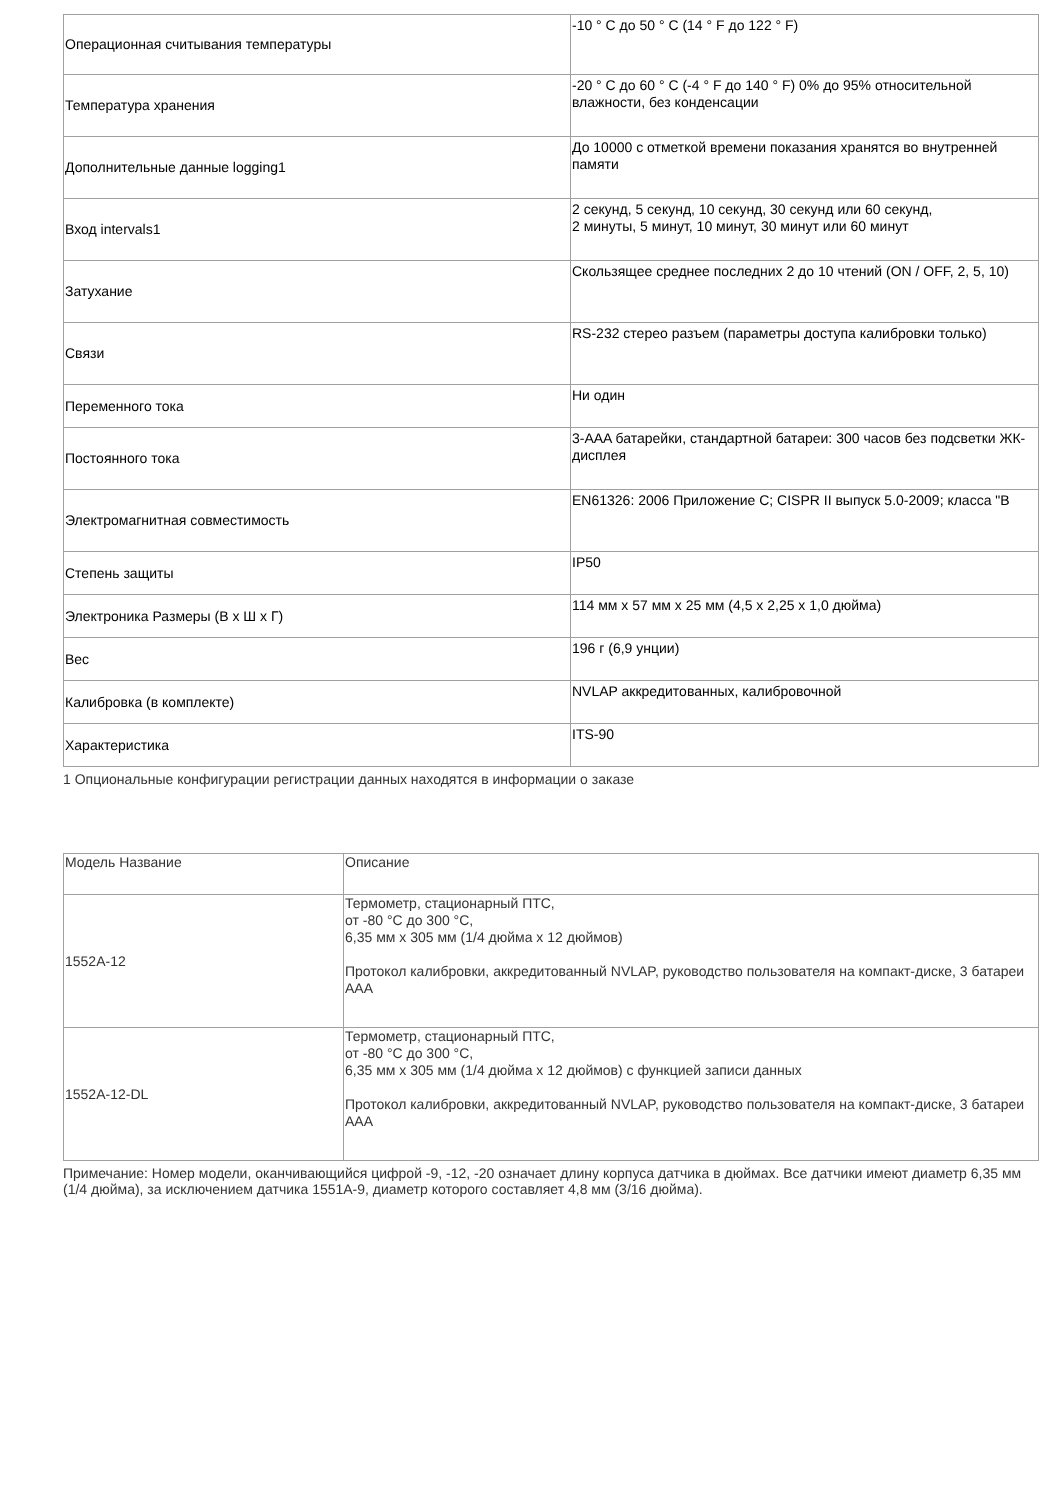| Операционная считывания температуры | -10 ° C до 50 ° C (14 ° F до 122 ° F) |
| Температура хранения | -20 ° C до 60 ° C (-4 ° F до 140 ° F) 0% до 95% относительной влажности, без конденсации |
| Дополнительные данные logging1 | До 10000 с отметкой времени показания хранятся во внутренней памяти |
| Вход intervals1 | 2 секунд, 5 секунд, 10 секунд, 30 секунд или 60 секунд, 2 минуты, 5 минут, 10 минут, 30 минут или 60 минут |
| Затухание | Скользящее среднее последних 2 до 10 чтений (ON / OFF, 2, 5, 10) |
| Связи | RS-232 стерео разъем (параметры доступа калибровки только) |
| Переменного тока | Ни один |
| Постоянного тока | 3-AAA батарейки, стандартной батареи: 300 часов без подсветки ЖК-дисплея |
| Электромагнитная совместимость | EN61326: 2006 Приложение C; CISPR II выпуск 5.0-2009; класса "B |
| Степень защиты | IP50 |
| Электроника Размеры (В x Ш x Г) | 114 мм x 57 мм x 25 мм (4,5 x 2,25 x 1,0 дюйма) |
| Вес | 196 г (6,9 унции) |
| Калибровка (в комплекте) | NVLAP аккредитованных, калибровочной |
| Характеристика | ITS-90 |
1 Опциональные конфигурации регистрации данных находятся в информации о заказе
| Модель Название | Описание |
| 1552A-12 | Термометр, стационарный ПТС, от -80 °C до 300 °C, 6,35 мм x 305 мм (1/4 дюйма x 12 дюймов) Протокол калибровки, аккредитованный NVLAP, руководство пользователя на компакт-диске, 3 батареи AAA |
| 1552A-12-DL | Термометр, стационарный ПТС, от -80 °C до 300 °C, 6,35 мм x 305 мм (1/4 дюйма x 12 дюймов) с функцией записи данных Протокол калибровки, аккредитованный NVLAP, руководство пользователя на компакт-диске, 3 батареи AAA |
Примечание: Номер модели, оканчивающийся цифрой -9, -12, -20 означает длину корпуса датчика в дюймах. Все датчики имеют диаметр 6,35 мм (1/4 дюйма), за исключением датчика 1551A-9, диаметр которого составляет 4,8 мм (3/16 дюйма).